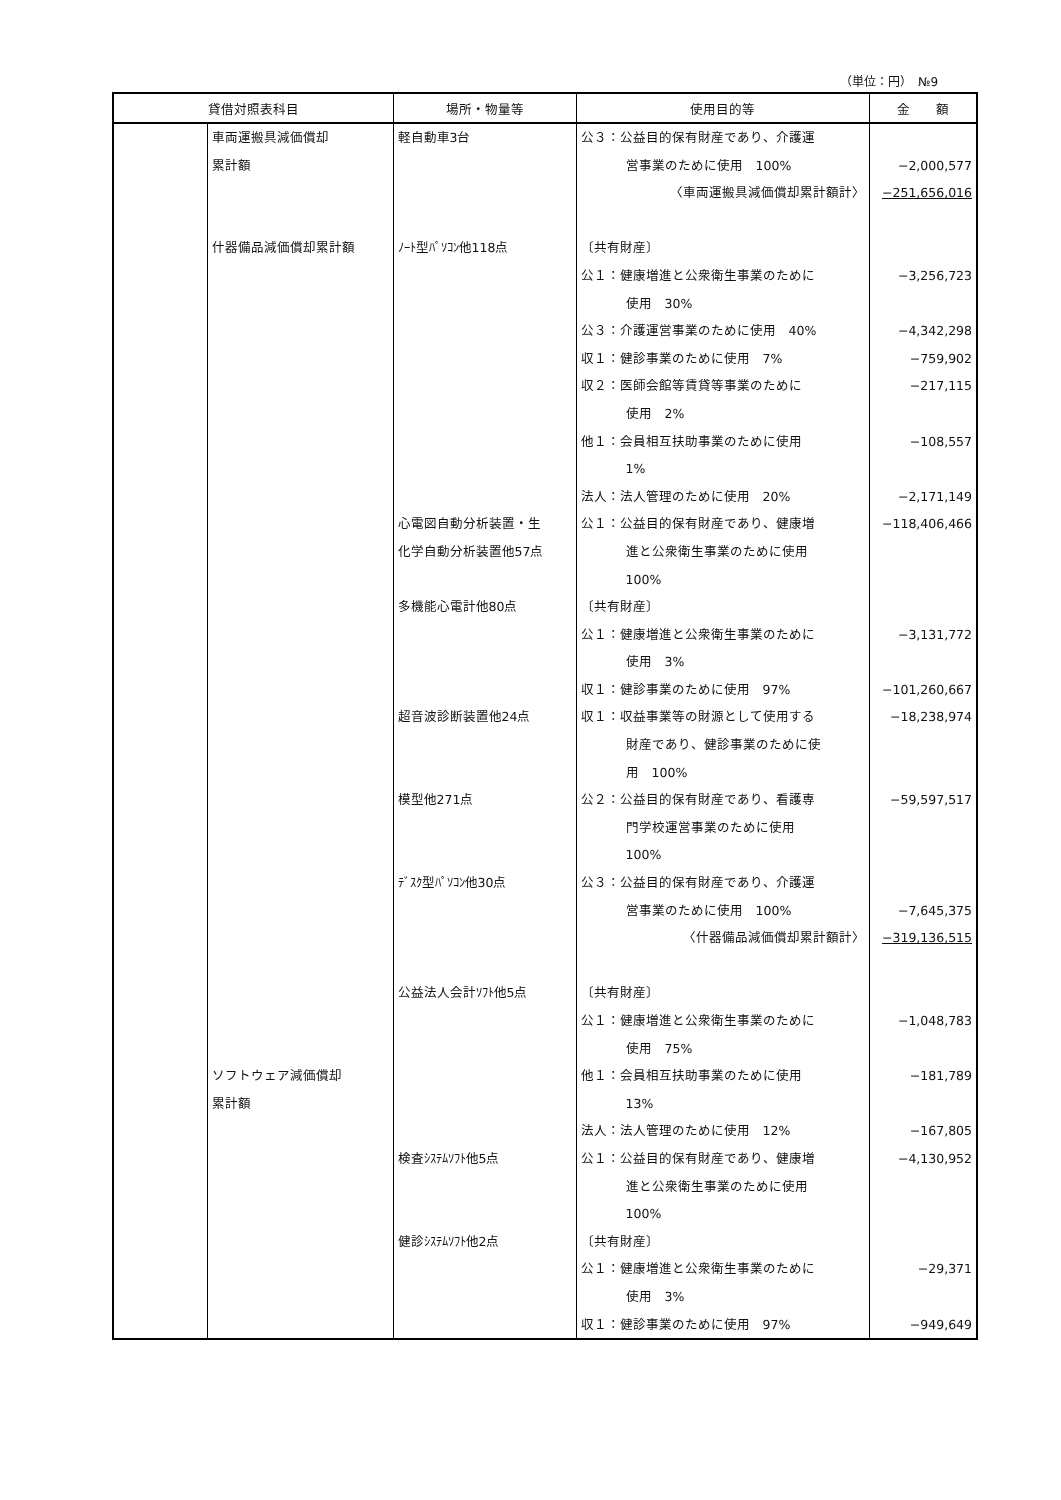（単位：円）　№9
| 貸借対照表科目 | | 場所・物量等 | 使用目的等 | 金 額 |
| --- | --- | --- | --- | --- |
| | 車両運搬具減価償却 累計額 什器備品減価償却累計額 ソフトウェア減価償却 累計額 | 軽自動車3台 ﾉｰﾄ型ﾊﾟｿｺﾝ他118点 心電図自動分析装置・生 化学自動分析装置他57点 多機能心電計他80点 超音波診断装置他24点 模型他271点 ﾃﾞｽｸ型ﾊﾟｿｺﾝ他30点 公益法人会計ｿﾌﾄ他5点 検査ｼｽﾃﾑｿﾌﾄ他5点 健診ｼｽﾃﾑｿﾌﾄ他2点 | 公３：公益目的保有財産であり、介護運 営事業のために使用 100% 〈車両運搬具減価償却累計額計〉 〔共有財産〕 公１：健康増進と公衆衛生事業のために 使用 30% 公３：介護運営事業のために使用 40% 収１：健診事業のために使用 7% 収２：医師会館等賃貸等事業のために 使用 2% 他１：会員相互扶助事業のために使用 1% 法人：法人管理のために使用 20% 公１：公益目的保有財産であり、健康増 進と公衆衛生事業のために使用 100% 〔共有財産〕 公１：健康増進と公衆衛生事業のために 使用 3% 収１：健診事業のために使用 97% 収１：収益事業等の財源として使用する 財産であり、健診事業のために使 用 100% 公２：公益目的保有財産であり、看護専 門学校運営事業のために使用 100% 公３：公益目的保有財産であり、介護運 営事業のために使用 100% 〈什器備品減価償却累計額計〉 〔共有財産〕 公１：健康増進と公衆衛生事業のために 使用 75% 他１：会員相互扶助事業のために使用 13% 法人：法人管理のために使用 12% 公１：公益目的保有財産であり、健康増 進と公衆衛生事業のために使用 100% 〔共有財産〕 公１：健康増進と公衆衛生事業のために 使用 3% 収１：健診事業のために使用 97% | −2,000,577 −251,656,016 −3,256,723 −4,342,298 −759,902 −217,115 −108,557 −2,171,149 −118,406,466 −3,131,772 −101,260,667 −18,238,974 −59,597,517 −7,645,375 −319,136,515 −1,048,783 −181,789 −167,805 −4,130,952 −29,371 −949,649 |